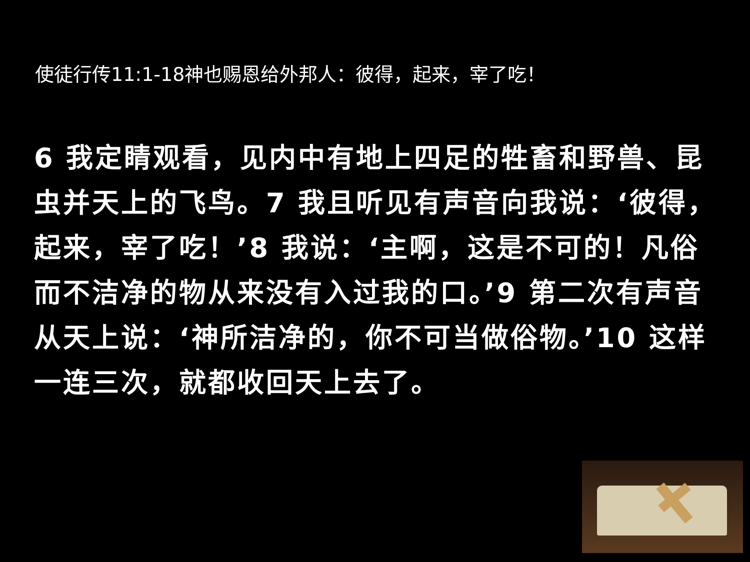使徒行传11:1-18神也赐恩给外邦人：彼得，起来，宰了吃！
6 我定睛观看，见内中有地上四足的牲畜和野兽、昆虫并天上的飞鸟。7 我且听见有声音向我说：‘彼得，起来，宰了吃！’8 我说：‘主啊，这是不可的！凡俗而不洁净的物从来没有入过我的口。’9 第二次有声音从天上说：‘神所洁净的，你不可当做俗物。’10 这样一连三次，就都收回天上去了。